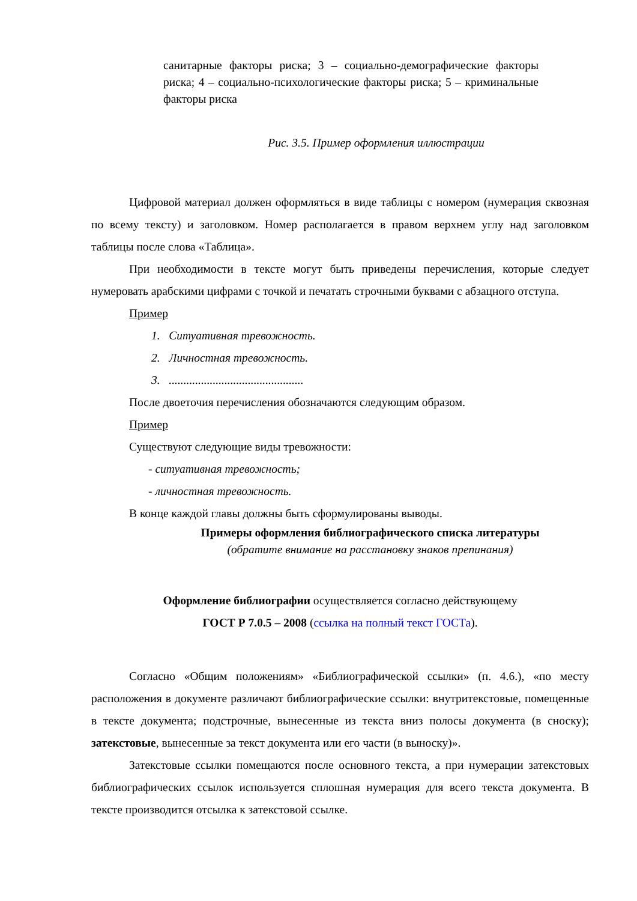санитарные факторы риска; 3 – социально-демографические факторы риска; 4 – социально-психологические факторы риска; 5 – криминальные факторы риска
Рис. 3.5. Пример оформления иллюстрации
Цифровой материал должен оформляться в виде таблицы с номером (нумерация сквозная по всему тексту) и заголовком. Номер располагается в правом верхнем углу над заголовком таблицы после слова «Таблица».
При необходимости в тексте могут быть приведены перечисления, которые следует нумеровать арабскими цифрами с точкой и печатать строчными буквами с абзацного отступа.
Пример
1. Ситуативная тревожность.
2. Личностная тревожность.
3. ..............................................
После двоеточия перечисления обозначаются следующим образом.
Пример
Существуют следующие виды тревожности:
- ситуативная тревожность;
- личностная тревожность.
В конце каждой главы должны быть сформулированы выводы.
Примеры оформления библиографического списка литературы
(обратите внимание на расстановку знаков препинания)
Оформление библиографии осуществляется согласно действующему
ГОСТ Р 7.0.5 – 2008 (ссылка на полный текст ГОСТа).
Согласно «Общим положениям» «Библиографической ссылки» (п. 4.6.), «по месту расположения в документе различают библиографические ссылки: внутритекстовые, помещенные в тексте документа; подстрочные, вынесенные из текста вниз полосы документа (в сноску); затекстовые, вынесенные за текст документа или его части (в выноску)».
Затекстовые ссылки помещаются после основного текста, а при нумерации затекстовых библиографических ссылок используется сплошная нумерация для всего текста документа. В тексте производится отсылка к затекстовой ссылке.